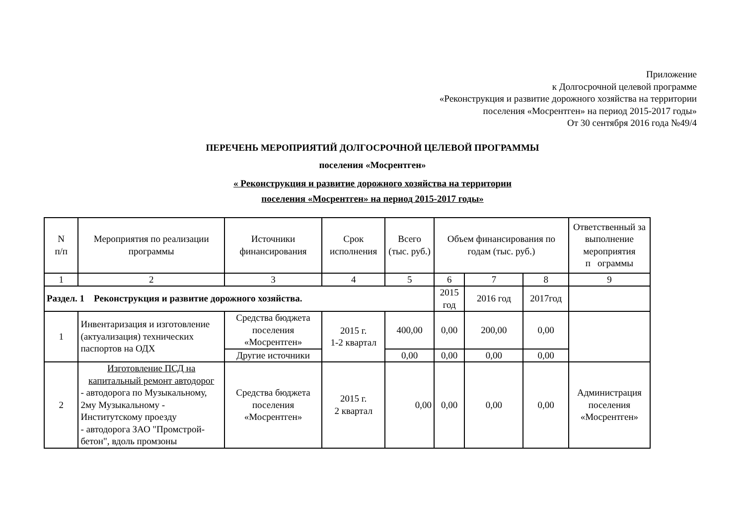Приложение
к Долгосрочной целевой программе
«Реконструкция и развитие дорожного хозяйства на территории
поселения «Мосрентген» на период 2015-2017 годы»
От 30 сентября 2016 года №49/4
ПЕРЕЧЕНЬ МЕРОПРИЯТИЙ ДОЛГОСРОЧНОЙ ЦЕЛЕВОЙ ПРОГРАММЫ
поселения «Мосрентген»
« Реконструкция и развитие дорожного хозяйства на территории
поселения «Мосрентген» на период 2015-2017 годы»
| N п/п | Мероприятия по реализации программы | Источники финансирования | Срок исполнения | Всего (тыс. руб.) | Объем финансирования по годам (тыс. руб.) | | | Ответственный за выполнение мероприятия п ограммы |
| 1 | 2 | 3 | 4 | 5 | 6 | 7 | 8 | 9 |
| Раздел. 1 Реконструкция и развитие дорожного хозяйства. | | | | | 2015 год | 2016 год | 2017год | |
| 1 | Инвентаризация и изготовление (актуализация) технических паспортов на ОДХ | Средства бюджета поселения «Мосрентген» | 2015 г. 1-2 квартал | 400,00 | 0,00 | 200,00 | 0,00 | |
| | | Другие источники | | 0,00 | 0,00 | 0,00 | 0,00 | |
| 2 | Изготовление ПСД на капитальный ремонт автодорог - автодорога по Музыкальному, 2му Музыкальному - Институтскому проезду - автодорога ЗАО "Промстрой-бетон", вдоль промзоны | Средства бюджета поселения «Мосрентген» | 2015 г. 2 квартал | 0,00 | 0,00 | 0,00 | 0,00 | Администрация поселения «Мосрентген» |